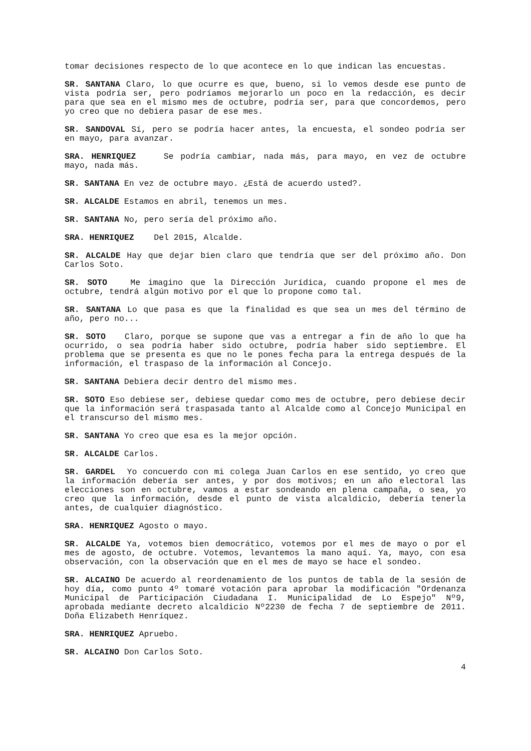tomar decisiones respecto de lo que acontece en lo que indican las encuestas.
SR. SANTANA Claro, lo que ocurre es que, bueno, si lo vemos desde ese punto de vista podría ser, pero podríamos mejorarlo un poco en la redacción, es decir para que sea en el mismo mes de octubre, podría ser, para que concordemos, pero yo creo que no debiera pasar de ese mes.
SR. SANDOVAL Sí, pero se podría hacer antes, la encuesta, el sondeo podría ser en mayo, para avanzar.
SRA. HENRIQUEZ Se podría cambiar, nada más, para mayo, en vez de octubre mayo, nada más.
SR. SANTANA En vez de octubre mayo. ¿Está de acuerdo usted?.
SR. ALCALDE Estamos en abril, tenemos un mes.
SR. SANTANA No, pero sería del próximo año.
SRA. HENRIQUEZ Del 2015, Alcalde.
SR. ALCALDE Hay que dejar bien claro que tendría que ser del próximo año. Don Carlos Soto.
SR. SOTO Me imagino que la Dirección Jurídica, cuando propone el mes de octubre, tendrá algún motivo por el que lo propone como tal.
SR. SANTANA Lo que pasa es que la finalidad es que sea un mes del término de año, pero no...
SR. SOTO Claro, porque se supone que vas a entregar a fin de año lo que ha ocurrido, o sea podría haber sido octubre, podría haber sido septiembre. El problema que se presenta es que no le pones fecha para la entrega después de la información, el traspaso de la información al Concejo.
SR. SANTANA Debiera decir dentro del mismo mes.
SR. SOTO Eso debiese ser, debiese quedar como mes de octubre, pero debiese decir que la información será traspasada tanto al Alcalde como al Concejo Municipal en el transcurso del mismo mes.
SR. SANTANA Yo creo que esa es la mejor opción.
SR. ALCALDE Carlos.
SR. GARDEL Yo concuerdo con mi colega Juan Carlos en ese sentido, yo creo que la información debería ser antes, y por dos motivos; en un año electoral las elecciones son en octubre, vamos a estar sondeando en plena campaña, o sea, yo creo que la información, desde el punto de vista alcaldicio, debería tenerla antes, de cualquier diagnóstico.
SRA. HENRIQUEZ Agosto o mayo.
SR. ALCALDE Ya, votemos bien democrático, votemos por el mes de mayo o por el mes de agosto, de octubre. Votemos, levantemos la mano aquí. Ya, mayo, con esa observación, con la observación que en el mes de mayo se hace el sondeo.
SR. ALCAINO De acuerdo al reordenamiento de los puntos de tabla de la sesión de hoy día, como punto 4º tomaré votación para aprobar la modificación "Ordenanza Municipal de Participación Ciudadana I. Municipalidad de Lo Espejo" Nº9, aprobada mediante decreto alcaldicio Nº2230 de fecha 7 de septiembre de 2011. Doña Elizabeth Henríquez.
SRA. HENRIQUEZ Apruebo.
SR. ALCAINO Don Carlos Soto.
4